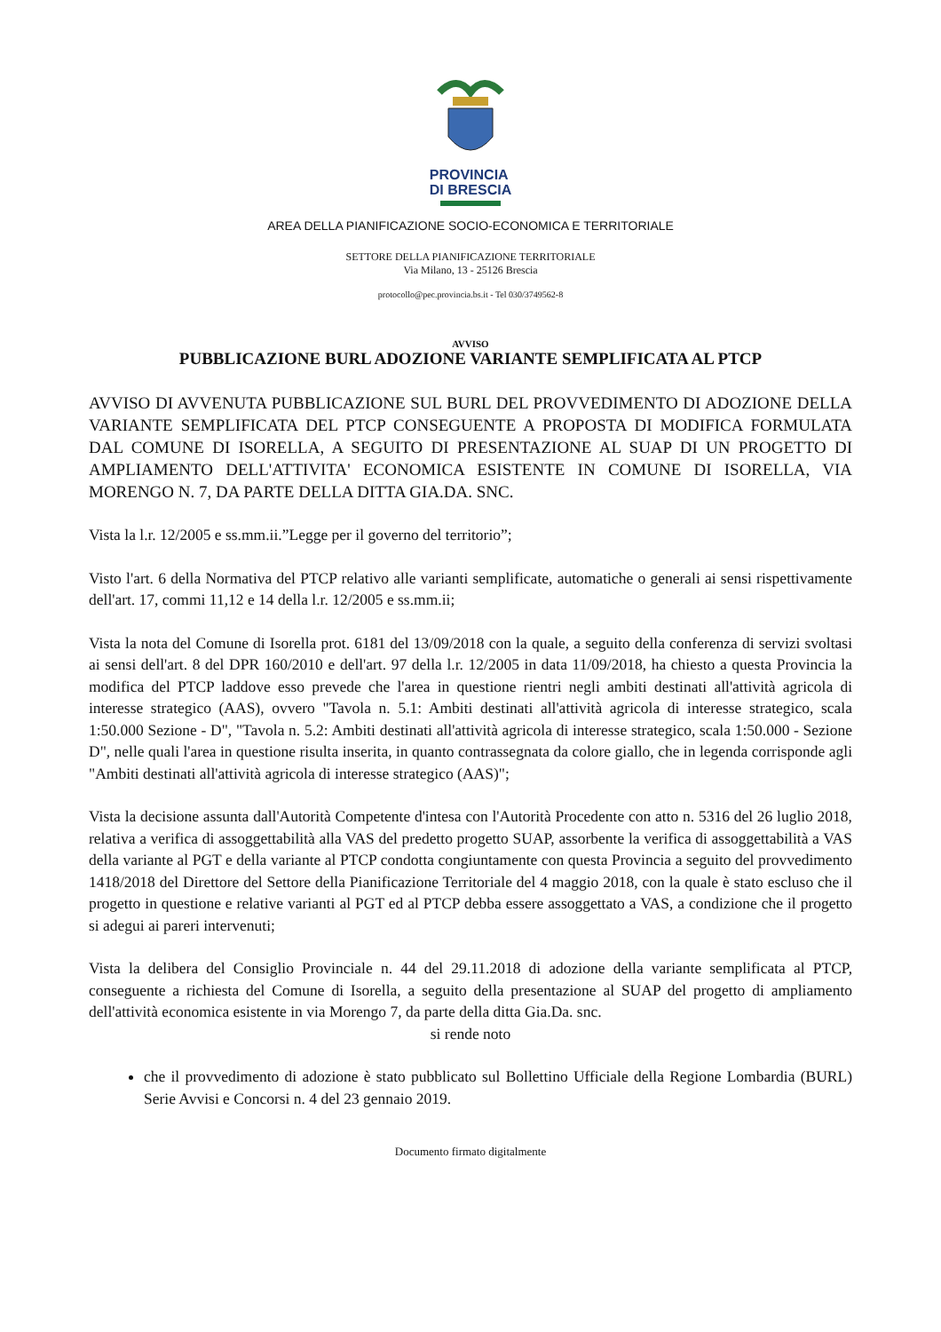PROVINCIA
DI BRESCIA
AREA DELLA PIANIFICAZIONE SOCIO-ECONOMICA E TERRITORIALE
SETTORE DELLA PIANIFICAZIONE TERRITORIALE
Via Milano, 13 - 25126 Brescia
protocollo@pec.provincia.bs.it - Tel 030/3749562-8
AVVISO
PUBBLICAZIONE BURL ADOZIONE VARIANTE SEMPLIFICATA AL PTCP
AVVISO DI AVVENUTA PUBBLICAZIONE SUL BURL DEL PROVVEDIMENTO DI ADOZIONE DELLA VARIANTE SEMPLIFICATA DEL PTCP CONSEGUENTE A PROPOSTA DI MODIFICA FORMULATA DAL COMUNE DI ISORELLA, A SEGUITO DI PRESENTAZIONE AL SUAP DI UN PROGETTO DI AMPLIAMENTO DELL'ATTIVITA' ECONOMICA ESISTENTE IN COMUNE DI ISORELLA, VIA MORENGO N. 7, DA PARTE DELLA DITTA GIA.DA. SNC.
Vista la l.r. 12/2005 e ss.mm.ii.”Legge per il governo del territorio”;
Visto l'art. 6 della Normativa del PTCP relativo alle varianti semplificate, automatiche o generali ai sensi rispettivamente dell'art. 17, commi 11,12 e 14 della l.r. 12/2005 e ss.mm.ii;
Vista la nota del Comune di Isorella prot. 6181 del 13/09/2018 con la quale, a seguito della conferenza di servizi svoltasi ai sensi dell'art. 8 del DPR 160/2010 e dell'art. 97 della l.r. 12/2005 in data 11/09/2018, ha chiesto a questa Provincia la modifica del PTCP laddove esso prevede che l'area in questione rientri negli ambiti destinati all'attività agricola di interesse strategico (AAS), ovvero "Tavola n. 5.1: Ambiti destinati all'attività agricola di interesse strategico, scala 1:50.000 Sezione - D", "Tavola n. 5.2: Ambiti destinati all'attività agricola di interesse strategico, scala 1:50.000 - Sezione D", nelle quali l'area in questione risulta inserita, in quanto contrassegnata da colore giallo, che in legenda corrisponde agli "Ambiti destinati all'attività agricola di interesse strategico (AAS)";
Vista la decisione assunta dall'Autorità Competente d'intesa con l'Autorità Procedente con atto n. 5316 del 26 luglio 2018, relativa a verifica di assoggettabilità alla VAS del predetto progetto SUAP, assorbente la verifica di assoggettabilità a VAS della variante al PGT e della variante al PTCP condotta congiuntamente con questa Provincia a seguito del provvedimento 1418/2018 del Direttore del Settore della Pianificazione Territoriale del 4 maggio 2018, con la quale è stato escluso che il progetto in questione e relative varianti al PGT ed al PTCP debba essere assoggettato a VAS, a condizione che il progetto si adegui ai pareri intervenuti;
Vista la delibera del Consiglio Provinciale n. 44 del 29.11.2018 di adozione della variante semplificata al PTCP, conseguente a richiesta del Comune di Isorella, a seguito della presentazione al SUAP del progetto di ampliamento dell'attività economica esistente in via Morengo 7, da parte della ditta Gia.Da. snc.
si rende noto
che il provvedimento di adozione è stato pubblicato sul Bollettino Ufficiale della Regione Lombardia (BURL) Serie Avvisi e Concorsi n. 4 del 23 gennaio 2019.
Documento firmato digitalmente